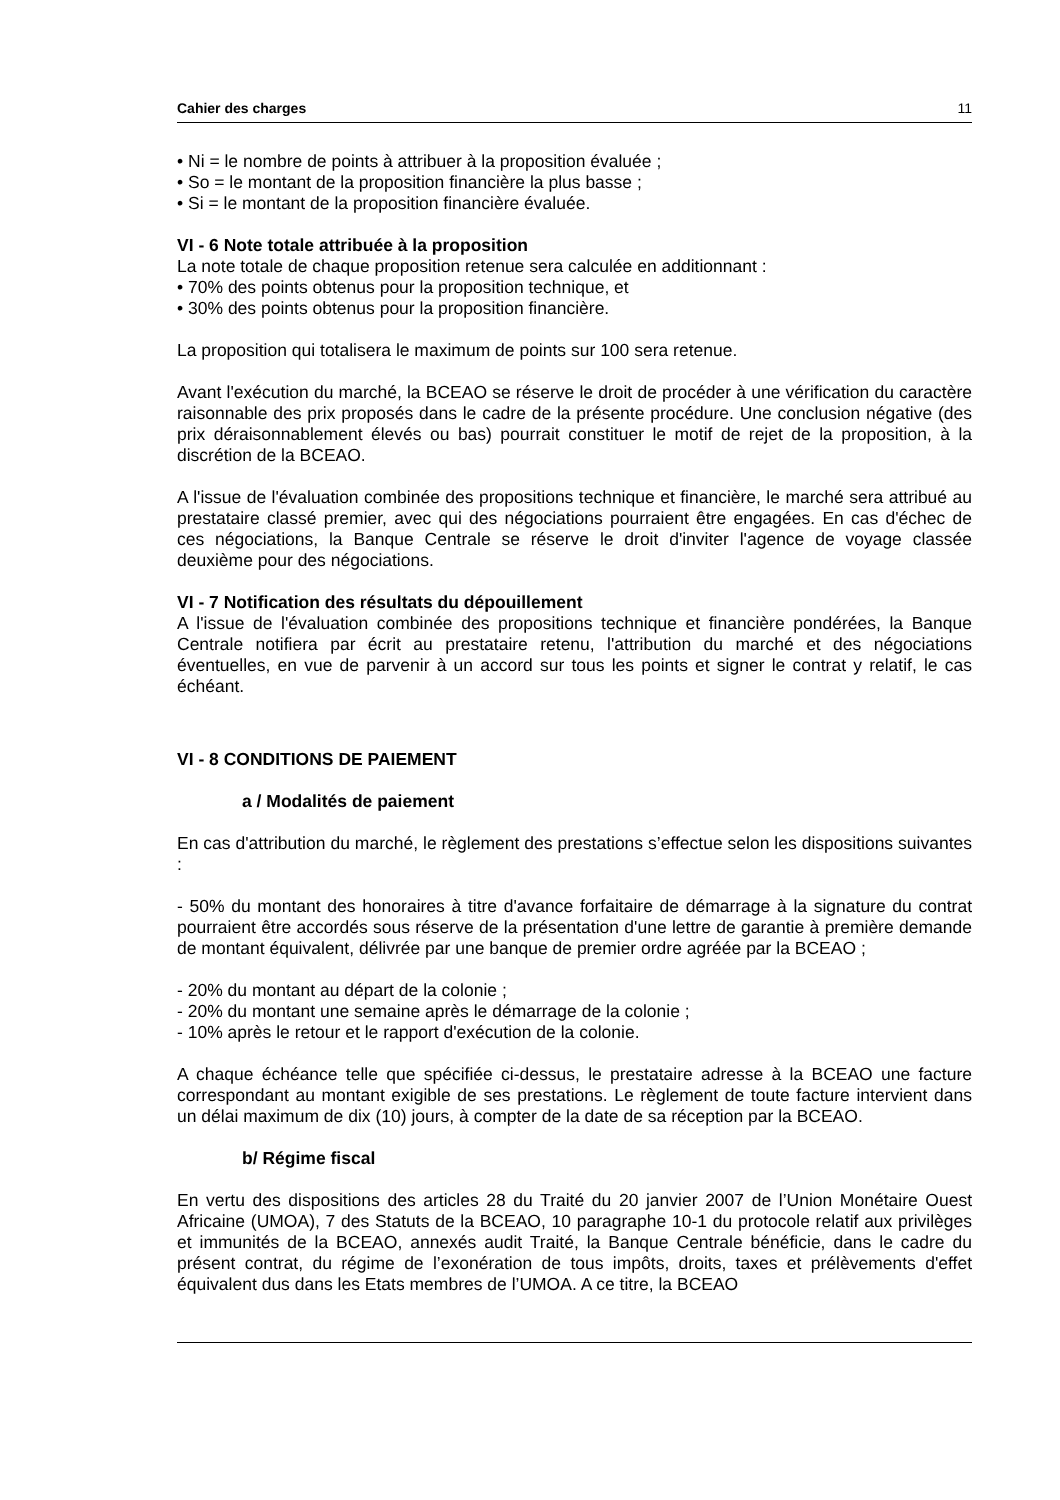Cahier des charges 11
• Ni = le nombre de points à attribuer à la proposition évaluée ;
• So = le montant de la proposition financière la plus basse ;
• Si = le montant de la proposition financière évaluée.
VI - 6 Note totale attribuée à la proposition
La note totale de chaque proposition retenue sera calculée en additionnant :
• 70% des points obtenus pour la proposition technique, et
• 30% des points obtenus pour la proposition financière.
La proposition qui totalisera le maximum de points sur 100 sera retenue.
Avant l'exécution du marché, la BCEAO se réserve le droit de procéder à une vérification du caractère raisonnable des prix proposés dans le cadre de la présente procédure. Une conclusion négative (des prix déraisonnablement élevés ou bas) pourrait constituer le motif de rejet de la proposition, à la discrétion de la BCEAO.
A l'issue de l'évaluation combinée des propositions technique et financière, le marché sera attribué au prestataire classé premier, avec qui des négociations pourraient être engagées. En cas d'échec de ces négociations, la Banque Centrale se réserve le droit d'inviter l'agence de voyage classée deuxième pour des négociations.
VI - 7 Notification des résultats du dépouillement
A l'issue de l'évaluation combinée des propositions technique et financière pondérées, la Banque Centrale notifiera par écrit au prestataire retenu, l'attribution du marché et des négociations éventuelles, en vue de parvenir à un accord sur tous les points et signer le contrat y relatif, le cas échéant.
VI - 8 CONDITIONS DE PAIEMENT
a / Modalités de paiement
En cas d'attribution du marché, le règlement des prestations s’effectue selon les dispositions suivantes :
- 50% du montant des honoraires à titre d'avance forfaitaire de démarrage à la signature du contrat pourraient être accordés sous réserve de la présentation d'une lettre de garantie à première demande de montant équivalent, délivrée par une banque de premier ordre agréée par la BCEAO ;
- 20% du montant au départ de la colonie ;
- 20% du montant une semaine après le démarrage de la colonie ;
- 10% après le retour et le rapport d'exécution de la colonie.
A chaque échéance telle que spécifiée ci-dessus, le prestataire adresse à la BCEAO une facture correspondant au montant exigible de ses prestations. Le règlement de toute facture intervient dans un délai maximum de dix (10) jours, à compter de la date de sa réception par la BCEAO.
b/ Régime fiscal
En vertu des dispositions des articles 28 du Traité du 20 janvier 2007 de l’Union Monétaire Ouest Africaine (UMOA), 7 des Statuts de la BCEAO, 10 paragraphe 10-1 du protocole relatif aux privilèges et immunités de la BCEAO, annexés audit Traité, la Banque Centrale bénéficie, dans le cadre du présent contrat, du régime de l’exonération de tous impôts, droits, taxes et prélèvements d'effet équivalent dus dans les Etats membres de l’UMOA. A ce titre, la BCEAO